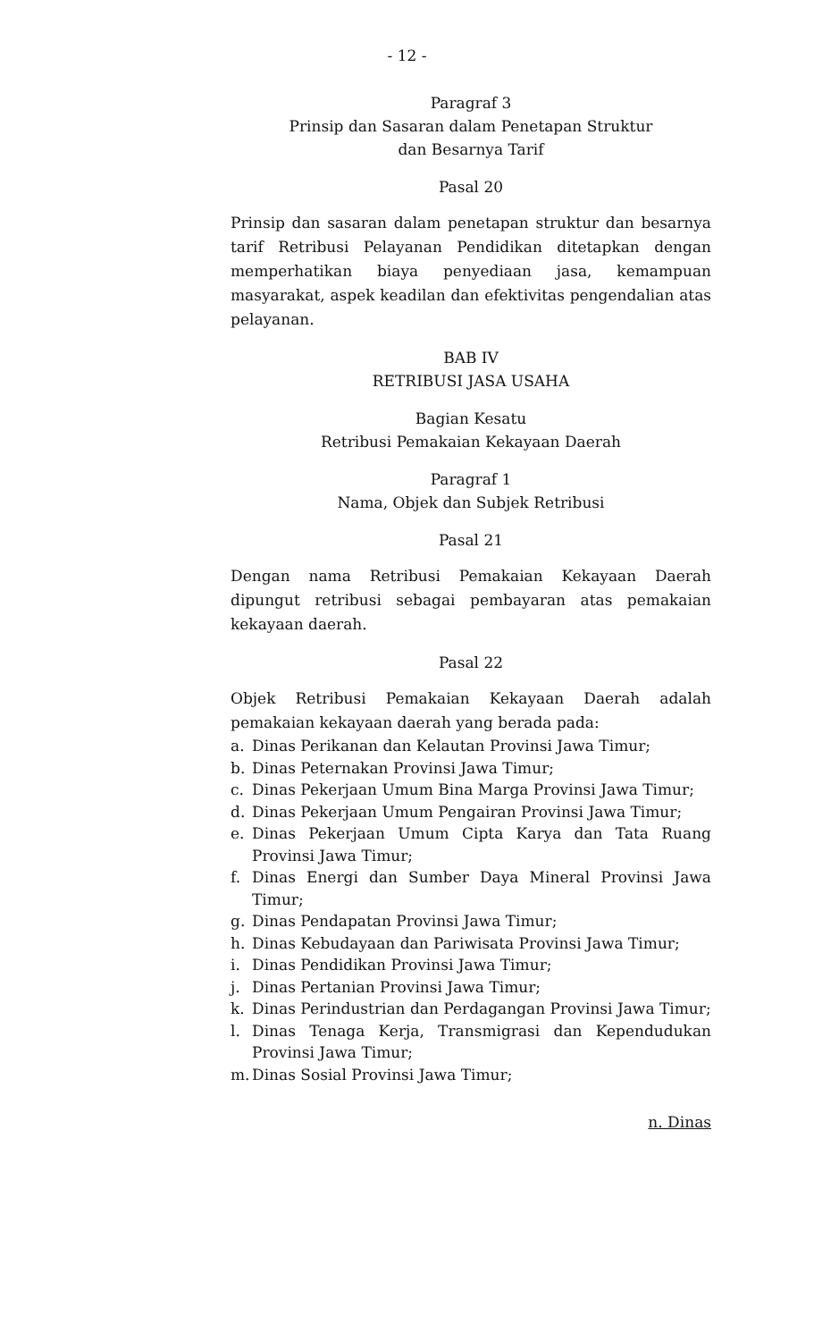- 12 -
Paragraf 3
Prinsip dan Sasaran dalam Penetapan Struktur
dan Besarnya Tarif
Pasal 20
Prinsip dan sasaran dalam penetapan struktur dan besarnya tarif Retribusi Pelayanan Pendidikan ditetapkan dengan memperhatikan biaya penyediaan jasa, kemampuan masyarakat, aspek keadilan dan efektivitas pengendalian atas pelayanan.
BAB IV
RETRIBUSI JASA USAHA
Bagian Kesatu
Retribusi Pemakaian Kekayaan Daerah
Paragraf 1
Nama, Objek dan Subjek Retribusi
Pasal 21
Dengan nama Retribusi Pemakaian Kekayaan Daerah dipungut retribusi sebagai pembayaran atas pemakaian kekayaan daerah.
Pasal 22
Objek Retribusi Pemakaian Kekayaan Daerah adalah pemakaian kekayaan daerah yang berada pada:
a. Dinas Perikanan dan Kelautan Provinsi Jawa Timur;
b. Dinas Peternakan Provinsi Jawa Timur;
c. Dinas Pekerjaan Umum Bina Marga Provinsi Jawa Timur;
d. Dinas Pekerjaan Umum Pengairan Provinsi Jawa Timur;
e. Dinas Pekerjaan Umum Cipta Karya dan Tata Ruang Provinsi Jawa Timur;
f. Dinas Energi dan Sumber Daya Mineral Provinsi Jawa Timur;
g. Dinas Pendapatan Provinsi Jawa Timur;
h. Dinas Kebudayaan dan Pariwisata Provinsi Jawa Timur;
i. Dinas Pendidikan Provinsi Jawa Timur;
j. Dinas Pertanian Provinsi Jawa Timur;
k. Dinas Perindustrian dan Perdagangan Provinsi Jawa Timur;
l. Dinas Tenaga Kerja, Transmigrasi dan Kependudukan Provinsi Jawa Timur;
m. Dinas Sosial Provinsi Jawa Timur;
n. Dinas